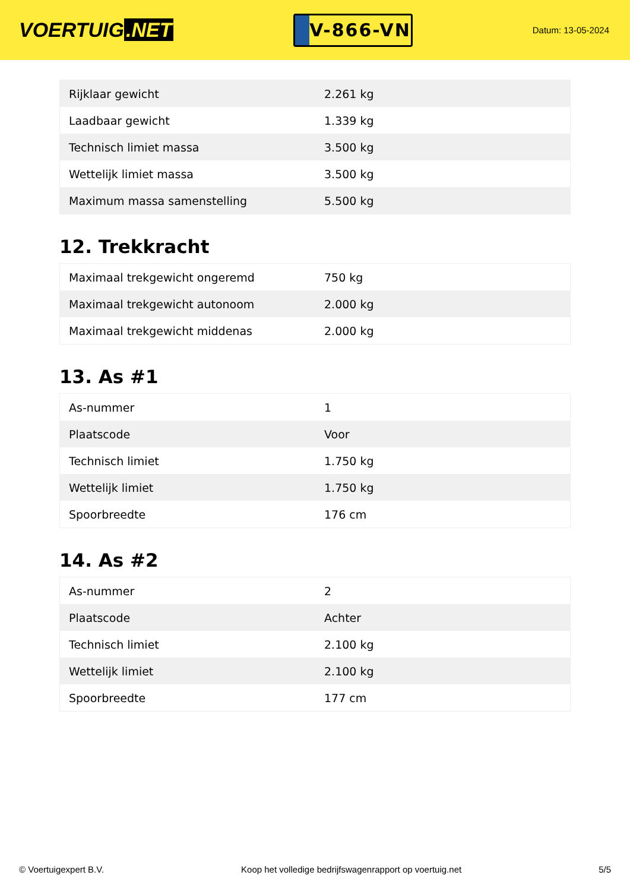VOERTUIG.NET
V-866-VN
Datum: 13-05-2024
| Rijklaar gewicht | 2.261 kg |
| Laadbaar gewicht | 1.339 kg |
| Technisch limiet massa | 3.500 kg |
| Wettelijk limiet massa | 3.500 kg |
| Maximum massa samenstelling | 5.500 kg |
12. Trekkracht
| Maximaal trekgewicht ongeremd | 750 kg |
| Maximaal trekgewicht autonoom | 2.000 kg |
| Maximaal trekgewicht middenas | 2.000 kg |
13. As #1
| As-nummer | 1 |
| Plaatscode | Voor |
| Technisch limiet | 1.750 kg |
| Wettelijk limiet | 1.750 kg |
| Spoorbreedte | 176 cm |
14. As #2
| As-nummer | 2 |
| Plaatscode | Achter |
| Technisch limiet | 2.100 kg |
| Wettelijk limiet | 2.100 kg |
| Spoorbreedte | 177 cm |
© Voertuigexpert B.V. Koop het volledige bedrijfswagenrapport op voertuig.net 5/5